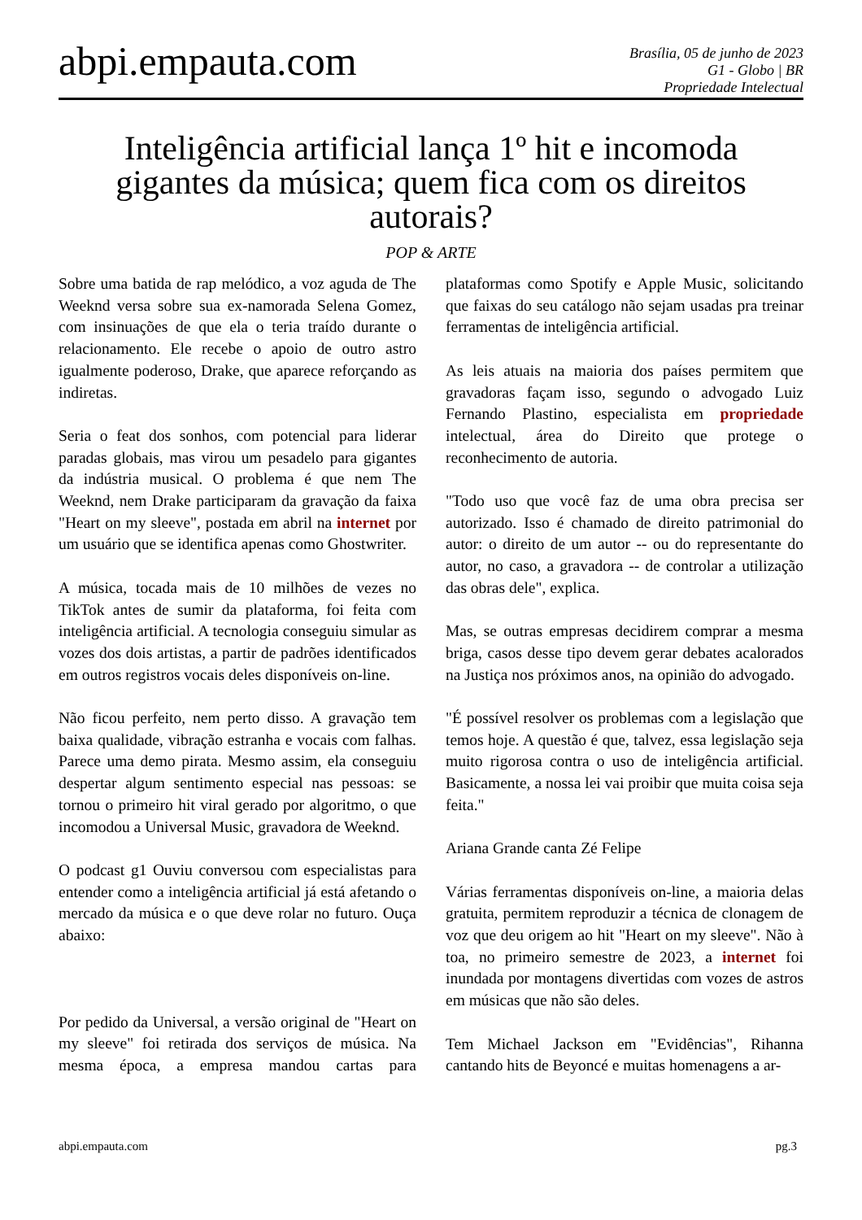abpi.empauta.com
Brasília, 05 de junho de 2023
G1 - Globo | BR
Propriedade Intelectual
Inteligência artificial lança 1º hit e incomoda gigantes da música; quem fica com os direitos autorais?
POP & ARTE
Sobre uma batida de rap melódico, a voz aguda de The Weeknd versa sobre sua ex-namorada Selena Gomez, com insinuações de que ela o teria traído durante o relacionamento. Ele recebe o apoio de outro astro igualmente poderoso, Drake, que aparece reforçando as indiretas.
Seria o feat dos sonhos, com potencial para liderar paradas globais, mas virou um pesadelo para gigantes da indústria musical. O problema é que nem The Weeknd, nem Drake participaram da gravação da faixa "Heart on my sleeve", postada em abril na internet por um usuário que se identifica apenas como Ghostwriter.
A música, tocada mais de 10 milhões de vezes no TikTok antes de sumir da plataforma, foi feita com inteligência artificial. A tecnologia conseguiu simular as vozes dos dois artistas, a partir de padrões identificados em outros registros vocais deles disponíveis on-line.
Não ficou perfeito, nem perto disso. A gravação tem baixa qualidade, vibração estranha e vocais com falhas. Parece uma demo pirata. Mesmo assim, ela conseguiu despertar algum sentimento especial nas pessoas: se tornou o primeiro hit viral gerado por algoritmo, o que incomodou a Universal Music, gravadora de Weeknd.
O podcast g1 Ouviu conversou com especialistas para entender como a inteligência artificial já está afetando o mercado da música e o que deve rolar no futuro. Ouça abaixo:
Por pedido da Universal, a versão original de "Heart on my sleeve" foi retirada dos serviços de música. Na mesma época, a empresa mandou cartas para plataformas como Spotify e Apple Music, solicitando que faixas do seu catálogo não sejam usadas pra treinar ferramentas de inteligência artificial.
As leis atuais na maioria dos países permitem que gravadoras façam isso, segundo o advogado Luiz Fernando Plastino, especialista em propriedade intelectual, área do Direito que protege o reconhecimento de autoria.
"Todo uso que você faz de uma obra precisa ser autorizado. Isso é chamado de direito patrimonial do autor: o direito de um autor -- ou do representante do autor, no caso, a gravadora -- de controlar a utilização das obras dele", explica.
Mas, se outras empresas decidirem comprar a mesma briga, casos desse tipo devem gerar debates acalorados na Justiça nos próximos anos, na opinião do advogado.
"É possível resolver os problemas com a legislação que temos hoje. A questão é que, talvez, essa legislação seja muito rigorosa contra o uso de inteligência artificial. Basicamente, a nossa lei vai proibir que muita coisa seja feita."
Ariana Grande canta Zé Felipe
Várias ferramentas disponíveis on-line, a maioria delas gratuita, permitem reproduzir a técnica de clonagem de voz que deu origem ao hit "Heart on my sleeve". Não à toa, no primeiro semestre de 2023, a internet foi inundada por montagens divertidas com vozes de astros em músicas que não são deles.
Tem Michael Jackson em "Evidências", Rihanna cantando hits de Beyoncé e muitas homenagens a ar-
abpi.empauta.com pg.3